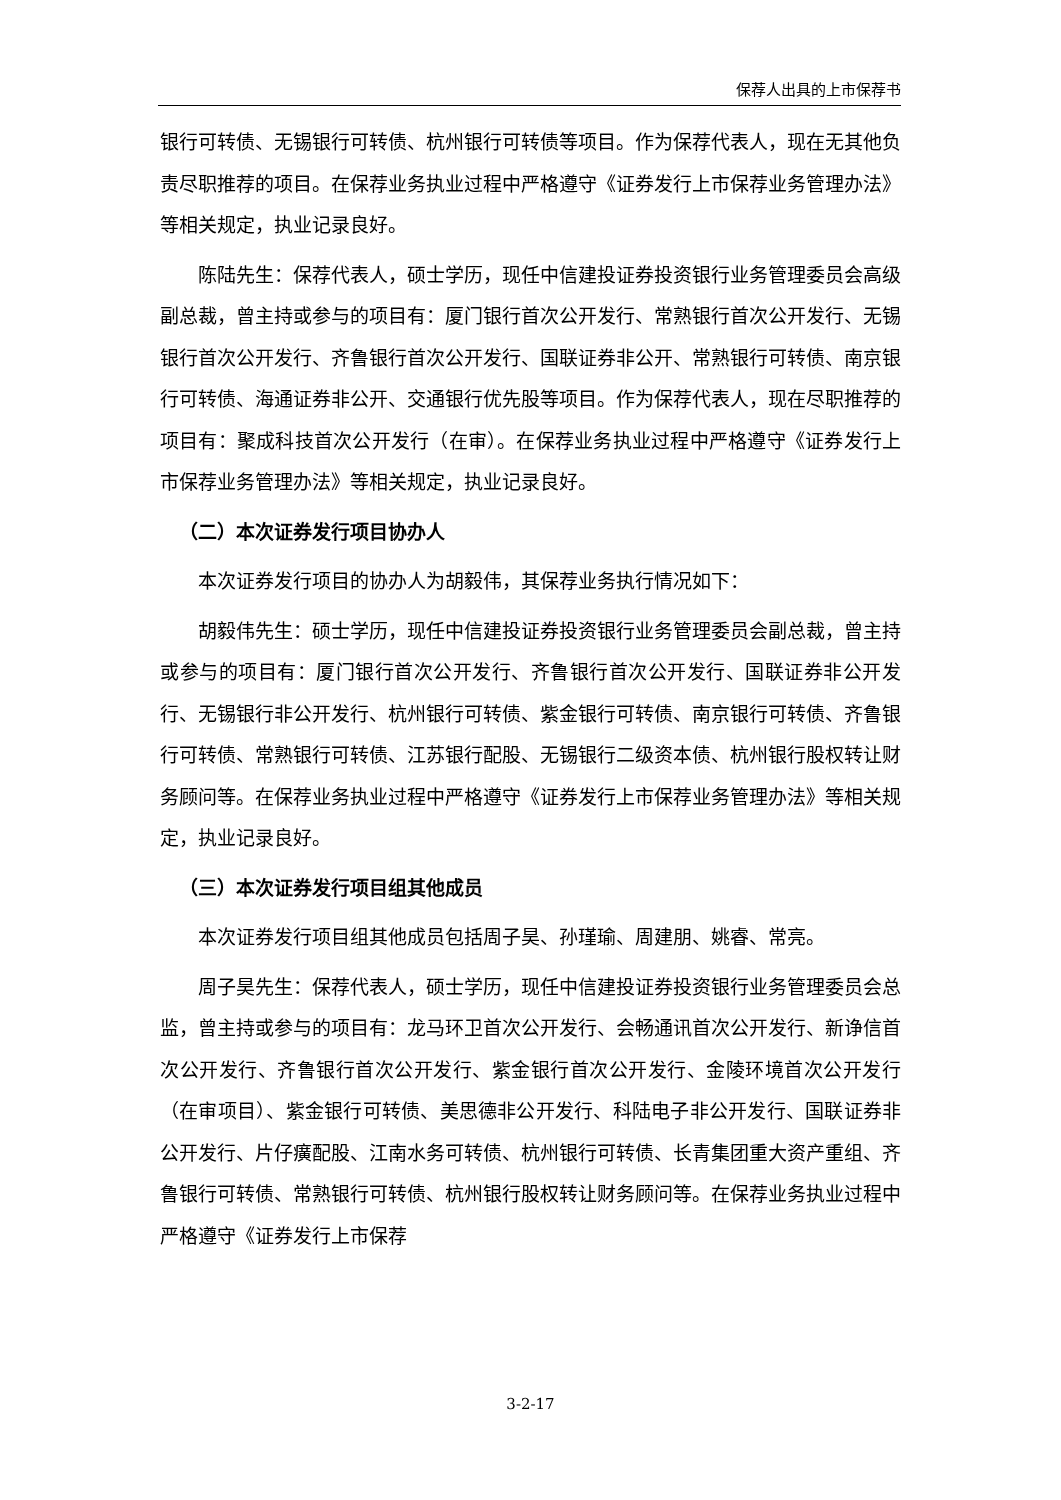保荐人出具的上市保荐书
银行可转债、无锡银行可转债、杭州银行可转债等项目。作为保荐代表人，现在无其他负责尽职推荐的项目。在保荐业务执业过程中严格遵守《证券发行上市保荐业务管理办法》等相关规定，执业记录良好。
陈陆先生：保荐代表人，硕士学历，现任中信建投证券投资银行业务管理委员会高级副总裁，曾主持或参与的项目有：厦门银行首次公开发行、常熟银行首次公开发行、无锡银行首次公开发行、齐鲁银行首次公开发行、国联证券非公开、常熟银行可转债、南京银行可转债、海通证券非公开、交通银行优先股等项目。作为保荐代表人，现在尽职推荐的项目有：聚成科技首次公开发行（在审）。在保荐业务执业过程中严格遵守《证券发行上市保荐业务管理办法》等相关规定，执业记录良好。
（二）本次证券发行项目协办人
本次证券发行项目的协办人为胡毅伟，其保荐业务执行情况如下：
胡毅伟先生：硕士学历，现任中信建投证券投资银行业务管理委员会副总裁，曾主持或参与的项目有：厦门银行首次公开发行、齐鲁银行首次公开发行、国联证券非公开发行、无锡银行非公开发行、杭州银行可转债、紫金银行可转债、南京银行可转债、齐鲁银行可转债、常熟银行可转债、江苏银行配股、无锡银行二级资本债、杭州银行股权转让财务顾问等。在保荐业务执业过程中严格遵守《证券发行上市保荐业务管理办法》等相关规定，执业记录良好。
（三）本次证券发行项目组其他成员
本次证券发行项目组其他成员包括周子昊、孙瑾瑜、周建朋、姚睿、常亮。
周子昊先生：保荐代表人，硕士学历，现任中信建投证券投资银行业务管理委员会总监，曾主持或参与的项目有：龙马环卫首次公开发行、会畅通讯首次公开发行、新诤信首次公开发行、齐鲁银行首次公开发行、紫金银行首次公开发行、金陵环境首次公开发行（在审项目）、紫金银行可转债、美思德非公开发行、科陆电子非公开发行、国联证券非公开发行、片仔癀配股、江南水务可转债、杭州银行可转债、长青集团重大资产重组、齐鲁银行可转债、常熟银行可转债、杭州银行股权转让财务顾问等。在保荐业务执业过程中严格遵守《证券发行上市保荐
3-2-17